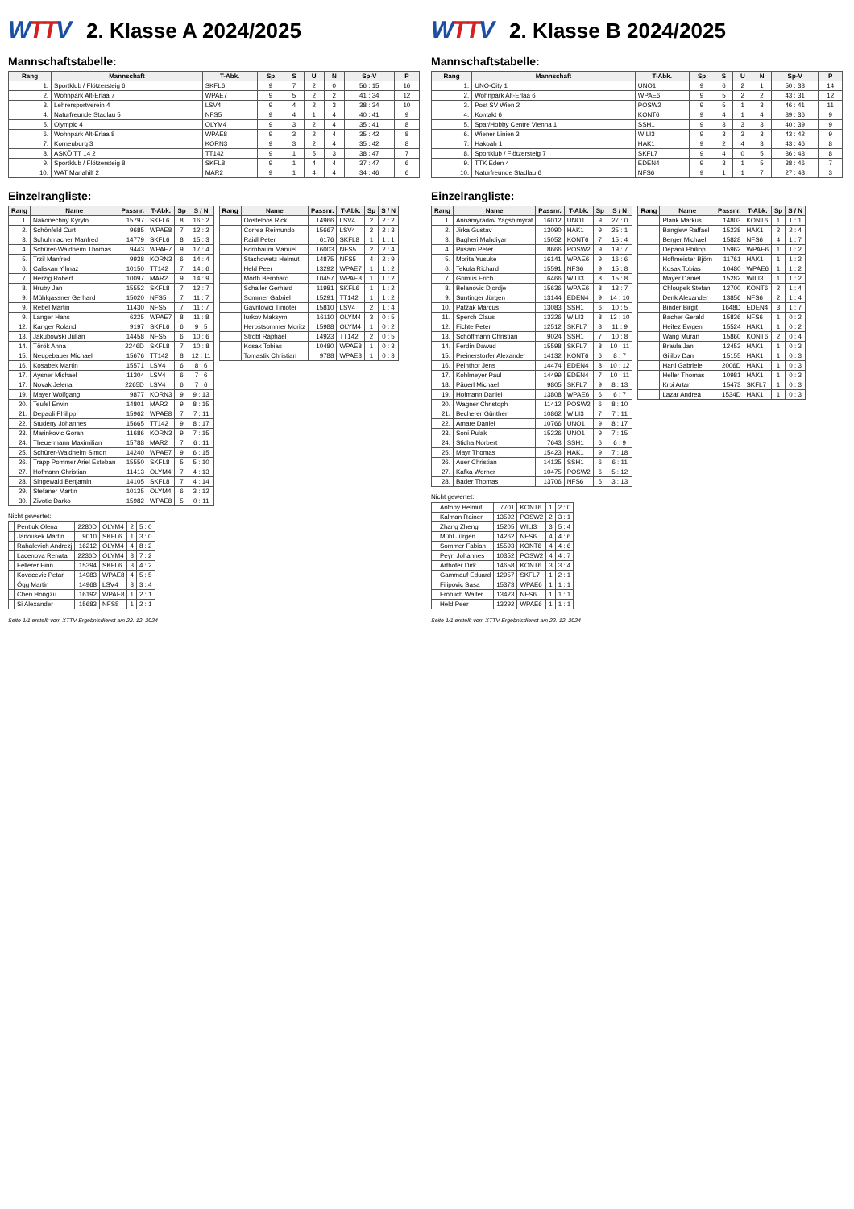WTTV
2. Klasse A 2024/2025
Mannschaftstabelle:
| Rang | Mannschaft | T-Abk. | Sp | S | U | N | Sp-V | P |
| --- | --- | --- | --- | --- | --- | --- | --- | --- |
| 1. | Sportklub / Flötzersteig 6 | SKFL6 | 9 | 7 | 2 | 0 | 56 : 15 | 16 |
| 2. | Wohnpark Alt-Erlaa 7 | WPAE7 | 9 | 5 | 2 | 2 | 41 : 34 | 12 |
| 3. | Lehrersportverein 4 | LSV4 | 9 | 4 | 2 | 3 | 38 : 34 | 10 |
| 4. | Naturfreunde Stadlau 5 | NFS5 | 9 | 4 | 1 | 4 | 40 : 41 | 9 |
| 5. | Olympic 4 | OLYM4 | 9 | 3 | 2 | 4 | 35 : 41 | 8 |
| 6. | Wohnpark Alt-Erlaa 8 | WPAE8 | 9 | 3 | 2 | 4 | 35 : 42 | 8 |
| 7. | Korneuburg 3 | KORN3 | 9 | 3 | 2 | 4 | 35 : 42 | 8 |
| 8. | ASKÖ TT 14 2 | TT142 | 9 | 1 | 5 | 3 | 38 : 47 | 7 |
| 9. | Sportklub / Flötzersteig 8 | SKFL8 | 9 | 1 | 4 | 4 | 37 : 47 | 6 |
| 10. | WAT Mariahilf 2 | MAR2 | 9 | 1 | 4 | 4 | 34 : 46 | 6 |
Einzelrangliste:
| Rang | Name | Passnr. | T-Abk. | Sp | S / N |
| --- | --- | --- | --- | --- | --- |
| 1. | Nakonechny Kyrylo | 15797 | SKFL6 | 8 | 16 : 2 |
| 2. | Schönfeld Curt | 9685 | WPAE8 | 7 | 12 : 2 |
| 3. | Schuhmacher Manfred | 14779 | SKFL6 | 8 | 15 : 3 |
| 4. | Schürer-Waldheim Thomas | 9443 | WPAE7 | 9 | 17 : 4 |
| 5. | Trzil Manfred | 9938 | KORN3 | 6 | 14 : 4 |
| 6. | Caliskan Yilmaz | 10150 | TT142 | 7 | 14 : 6 |
| 7. | Herzig Robert | 10097 | MAR2 | 9 | 14 : 9 |
| 8. | Hruby Jan | 15552 | SKFL8 | 7 | 12 : 7 |
| 9. | Mühlgassner Gerhard | 15020 | NFS5 | 7 | 11 : 7 |
| 9. | Rebel Martin | 11430 | NFS5 | 7 | 11 : 7 |
| 9. | Langer Hans | 6225 | WPAE7 | 8 | 11 : 8 |
| 12. | Kariger Roland | 9197 | SKFL6 | 6 | 9 : 5 |
| 13. | Jakubowski Julian | 14458 | NFS5 | 6 | 10 : 6 |
| 14. | Török Anna | 2246D | SKFL8 | 7 | 10 : 8 |
| 15. | Neugebauer Michael | 15676 | TT142 | 8 | 12 : 11 |
| 16. | Kosabek Martin | 15571 | LSV4 | 6 | 8 : 6 |
| 17. | Aysner Michael | 11304 | LSV4 | 6 | 7 : 6 |
| 17. | Novak Jelena | 2265D | LSV4 | 6 | 7 : 6 |
| 19. | Mayer Wolfgang | 9877 | KORN3 | 9 | 9 : 13 |
| 20. | Teufel Erwin | 14801 | MAR2 | 9 | 8 : 15 |
| 21. | Depaoli Philipp | 15962 | WPAE8 | 7 | 7 : 11 |
| 22. | Studeny Johannes | 15665 | TT142 | 9 | 8 : 17 |
| 23. | Marinkovic Goran | 11686 | KORN3 | 9 | 7 : 15 |
| 24. | Theuermann Maximilian | 15788 | MAR2 | 7 | 6 : 11 |
| 25. | Schürer-Waldheim Simon | 14240 | WPAE7 | 9 | 6 : 15 |
| 26. | Trapp Pommer Ariel Esteban | 15550 | SKFL8 | 5 | 5 : 10 |
| 27. | Hofmann Christian | 11413 | OLYM4 | 7 | 4 : 13 |
| 28. | Singewald Benjamin | 14105 | SKFL8 | 7 | 4 : 14 |
| 29. | Stefaner Martin | 10135 | OLYM4 | 6 | 3 : 12 |
| 30. | Zivotic Darko | 15982 | WPAE8 | 5 | 0 : 11 |
Nicht gewertet:
| | Pentiuk Olena | 2280D | OLYM4 | 2 | 5 : 0 |
| | Janousek Martin | 9010 | SKFL6 | 1 | 3 : 0 |
| | Rahalevich Andrezj | 16212 | OLYM4 | 4 | 8 : 2 |
| | Lacenova Renata | 2236D | OLYM4 | 3 | 7 : 2 |
| | Fellerer Finn | 15394 | SKFL6 | 3 | 4 : 2 |
| | Kovacevic Petar | 14983 | WPAE8 | 4 | 5 : 5 |
| | Ögg Martin | 14968 | LSV4 | 3 | 3 : 4 |
| | Chen Hongzu | 16192 | WPAE8 | 1 | 2 : 1 |
| | Si Alexander | 15683 | NFS5 | 1 | 2 : 1 |
| Rang | Name | Passnr. | T-Abk. | Sp | S / N |
| --- | --- | --- | --- | --- | --- |
| | Oostelbos Rick | 14966 | LSV4 | 2 | 2 : 2 |
| | Correa Reimundo | 15667 | LSV4 | 2 | 2 : 3 |
| | Raidl Peter | 6176 | SKFL8 | 1 | 1 : 1 |
| | Bornbaum Manuel | 16003 | NFS5 | 2 | 2 : 4 |
| | Stachowetz Helmut | 14875 | NFS5 | 4 | 2 : 9 |
| | Held Peer | 13292 | WPAE7 | 1 | 1 : 2 |
| | Mörth Bernhard | 10457 | WPAE8 | 1 | 1 : 2 |
| | Schaller Gerhard | 11981 | SKFL6 | 1 | 1 : 2 |
| | Sommer Gabriel | 15291 | TT142 | 1 | 1 : 2 |
| | Gavrilovici Timotei | 15810 | LSV4 | 2 | 1 : 4 |
| | Iurkov Maksym | 16110 | OLYM4 | 3 | 0 : 5 |
| | Herbstsommer Moritz | 15988 | OLYM4 | 1 | 0 : 2 |
| | Strobl Raphael | 14923 | TT142 | 2 | 0 : 5 |
| | Kosak Tobias | 10480 | WPAE8 | 1 | 0 : 3 |
| | Tomastik Christian | 9788 | WPAE8 | 1 | 0 : 3 |
Seite 1/1 erstellt vom XTTV Ergebnisdienst am 22. 12. 2024
WTTV
2. Klasse B 2024/2025
Mannschaftstabelle:
| Rang | Mannschaft | T-Abk. | Sp | S | U | N | Sp-V | P |
| --- | --- | --- | --- | --- | --- | --- | --- | --- |
| 1. | UNO-City 1 | UNO1 | 9 | 6 | 2 | 1 | 50 : 33 | 14 |
| 2. | Wohnpark Alt-Erlaa 6 | WPAE6 | 9 | 5 | 2 | 2 | 43 : 31 | 12 |
| 3. | Post SV Wien 2 | POSW2 | 9 | 5 | 1 | 3 | 46 : 41 | 11 |
| 4. | Kontakt 6 | KONT6 | 9 | 4 | 1 | 4 | 39 : 36 | 9 |
| 5. | Spar/Hobby Centre Vienna 1 | SSH1 | 9 | 3 | 3 | 3 | 40 : 39 | 9 |
| 6. | Wiener Linien 3 | WILI3 | 9 | 3 | 3 | 3 | 43 : 42 | 9 |
| 7. | Hakoah 1 | HAK1 | 9 | 2 | 4 | 3 | 43 : 46 | 8 |
| 8. | Sportklub / Flötzersteig 7 | SKFL7 | 9 | 4 | 0 | 5 | 36 : 43 | 8 |
| 9. | TTK Eden 4 | EDEN4 | 9 | 3 | 1 | 5 | 38 : 46 | 7 |
| 10. | Naturfreunde Stadlau 6 | NFS6 | 9 | 1 | 1 | 7 | 27 : 48 | 3 |
Einzelrangliste:
| Rang | Name | Passnr. | T-Abk. | Sp | S / N |
| --- | --- | --- | --- | --- | --- |
| 1. | Annamyradov Yagshimyrat | 16012 | UNO1 | 9 | 27 : 0 |
| 2. | Jirka Gustav | 13090 | HAK1 | 9 | 25 : 1 |
| 3. | Bagheri Mahdiyar | 15052 | KONT6 | 7 | 15 : 4 |
| 4. | Pusam Peter | 8666 | POSW2 | 9 | 19 : 7 |
| 5. | Morita Yusuke | 16141 | WPAE6 | 9 | 16 : 6 |
| 6. | Tekula Richard | 15591 | NFS6 | 9 | 15 : 8 |
| 7. | Grimus Erich | 6466 | WILI3 | 8 | 15 : 8 |
| 8. | Belanovic Djordje | 15636 | WPAE6 | 8 | 13 : 7 |
| 9. | Suntinger Jürgen | 13144 | EDEN4 | 9 | 14 : 10 |
| 10. | Patzak Marcus | 13083 | SSH1 | 6 | 10 : 5 |
| 11. | Sperch Claus | 13326 | WILI3 | 8 | 13 : 10 |
| 12. | Fichte Peter | 12512 | SKFL7 | 8 | 11 : 9 |
| 13. | Schöffmann Christian | 9024 | SSH1 | 7 | 10 : 8 |
| 14. | Ferdin Dawud | 15598 | SKFL7 | 8 | 10 : 11 |
| 15. | Preinerstorfer Alexander | 14132 | KONT6 | 6 | 8 : 7 |
| 16. | Peinthor Jens | 14474 | EDEN4 | 8 | 10 : 12 |
| 17. | Kohlmeyer Paul | 14499 | EDEN4 | 7 | 10 : 11 |
| 18. | Päuerl Michael | 9805 | SKFL7 | 9 | 8 : 13 |
| 19. | Hofmann Daniel | 13808 | WPAE6 | 6 | 6 : 7 |
| 20. | Wagner Christoph | 11412 | POSW2 | 6 | 8 : 10 |
| 21. | Becherer Günther | 10862 | WILI3 | 7 | 7 : 11 |
| 22. | Amare Daniel | 10766 | UNO1 | 9 | 8 : 17 |
| 23. | Soni Pulak | 15226 | UNO1 | 9 | 7 : 15 |
| 24. | Sticha Norbert | 7643 | SSH1 | 6 | 6 : 9 |
| 25. | Mayr Thomas | 15423 | HAK1 | 9 | 7 : 18 |
| 26. | Auer Christian | 14125 | SSH1 | 6 | 6 : 11 |
| 27. | Kafka Werner | 10475 | POSW2 | 6 | 5 : 12 |
| 28. | Bader Thomas | 13706 | NFS6 | 6 | 3 : 13 |
Nicht gewertet:
| | Antony Helmut | 7701 | KONT6 | 1 | 2 : 0 |
| | Kalman Rainer | 13592 | POSW2 | 2 | 3 : 1 |
| | Zhang Zheng | 15205 | WILI3 | 3 | 5 : 4 |
| | Mühl Jürgen | 14262 | NFS6 | 4 | 4 : 6 |
| | Sommer Fabian | 15593 | KONT6 | 4 | 4 : 6 |
| | Peyrl Johannes | 10352 | POSW2 | 4 | 4 : 7 |
| | Arthofer Dirk | 14658 | KONT6 | 3 | 3 : 4 |
| | Gammauf Eduard | 12957 | SKFL7 | 1 | 2 : 1 |
| | Filipovic Sasa | 15373 | WPAE6 | 1 | 1 : 1 |
| | Fröhlich Walter | 13423 | NFS6 | 1 | 1 : 1 |
| | Held Peer | 13292 | WPAE6 | 1 | 1 : 1 |
| Rang | Name | Passnr. | T-Abk. | Sp | S / N |
| --- | --- | --- | --- | --- | --- |
| | Plank Markus | 14803 | KONT6 | 1 | 1 : 1 |
| | Banglew Raffael | 15238 | HAK1 | 2 | 2 : 4 |
| | Berger Michael | 15828 | NFS6 | 4 | 1 : 7 |
| | Depaoli Philipp | 15962 | WPAE6 | 1 | 1 : 2 |
| | Hoffmeister Björn | 11761 | HAK1 | 1 | 1 : 2 |
| | Kosak Tobias | 10480 | WPAE6 | 1 | 1 : 2 |
| | Mayer Daniel | 15282 | WILI3 | 1 | 1 : 2 |
| | Chloupek Stefan | 12700 | KONT6 | 2 | 1 : 4 |
| | Denk Alexander | 13856 | NFS6 | 2 | 1 : 4 |
| | Binder Birgit | 1648D | EDEN4 | 3 | 1 : 7 |
| | Bacher Gerald | 15836 | NFS6 | 1 | 0 : 2 |
| | Heifez Ewgeni | 15524 | HAK1 | 1 | 0 : 2 |
| | Wang Muran | 15860 | KONT6 | 2 | 0 : 4 |
| | Braula Jan | 12453 | HAK1 | 1 | 0 : 3 |
| | Gililov Dan | 15155 | HAK1 | 1 | 0 : 3 |
| | Hartl Gabriele | 2006D | HAK1 | 1 | 0 : 3 |
| | Heller Thomas | 10981 | HAK1 | 1 | 0 : 3 |
| | Kroi Artan | 15473 | SKFL7 | 1 | 0 : 3 |
| | Lazar Andrea | 1534D | HAK1 | 1 | 0 : 3 |
Seite 1/1 erstellt vom XTTV Ergebnisdienst am 22. 12. 2024